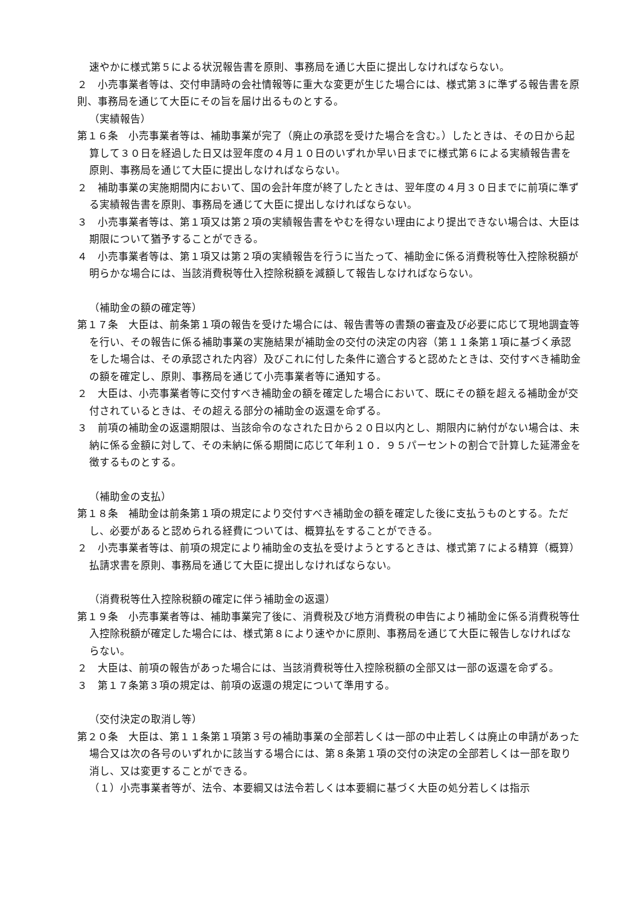速やかに様式第５による状況報告書を原則、事務局を通じ大臣に提出しなければならない。
２　小売事業者等は、交付申請時の会社情報等に重大な変更が生じた場合には、様式第３に準ずる報告書を原則、事務局を通じて大臣にその旨を届け出るものとする。
（実績報告）
第１６条　小売事業者等は、補助事業が完了（廃止の承認を受けた場合を含む。）したときは、その日から起算して３０日を経過した日又は翌年度の４月１０日のいずれか早い日までに様式第６による実績報告書を原則、事務局を通じて大臣に提出しなければならない。
２　補助事業の実施期間内において、国の会計年度が終了したときは、翌年度の４月３０日までに前項に準ずる実績報告書を原則、事務局を通じて大臣に提出しなければならない。
３　小売事業者等は、第１項又は第２項の実績報告書をやむを得ない理由により提出できない場合は、大臣は期限について猶予することができる。
４　小売事業者等は、第１項又は第２項の実績報告を行うに当たって、補助金に係る消費税等仕入控除税額が明らかな場合には、当該消費税等仕入控除税額を減額して報告しなければならない。
（補助金の額の確定等）
第１７条　大臣は、前条第１項の報告を受けた場合には、報告書等の書類の審査及び必要に応じて現地調査等を行い、その報告に係る補助事業の実施結果が補助金の交付の決定の内容（第１１条第１項に基づく承認をした場合は、その承認された内容）及びこれに付した条件に適合すると認めたときは、交付すべき補助金の額を確定し、原則、事務局を通じて小売事業者等に通知する。
２　大臣は、小売事業者等に交付すべき補助金の額を確定した場合において、既にその額を超える補助金が交付されているときは、その超える部分の補助金の返還を命ずる。
３　前項の補助金の返還期限は、当該命令のなされた日から２０日以内とし、期限内に納付がない場合は、未納に係る金額に対して、その未納に係る期間に応じて年利１０．９５パーセントの割合で計算した延滞金を徴するものとする。
（補助金の支払）
第１８条　補助金は前条第１項の規定により交付すべき補助金の額を確定した後に支払うものとする。ただし、必要があると認められる経費については、概算払をすることができる。
２　小売事業者等は、前項の規定により補助金の支払を受けようとするときは、様式第７による精算（概算）払請求書を原則、事務局を通じて大臣に提出しなければならない。
（消費税等仕入控除税額の確定に伴う補助金の返還）
第１９条　小売事業者等は、補助事業完了後に、消費税及び地方消費税の申告により補助金に係る消費税等仕入控除税額が確定した場合には、様式第８により速やかに原則、事務局を通じて大臣に報告しなければならない。
２　大臣は、前項の報告があった場合には、当該消費税等仕入控除税額の全部又は一部の返還を命ずる。
３　第１７条第３項の規定は、前項の返還の規定について準用する。
（交付決定の取消し等）
第２０条　大臣は、第１１条第１項第３号の補助事業の全部若しくは一部の中止若しくは廃止の申請があった場合又は次の各号のいずれかに該当する場合には、第８条第１項の交付の決定の全部若しくは一部を取り消し、又は変更することができる。
（１）小売事業者等が、法令、本要綱又は法令若しくは本要綱に基づく大臣の処分若しくは指示